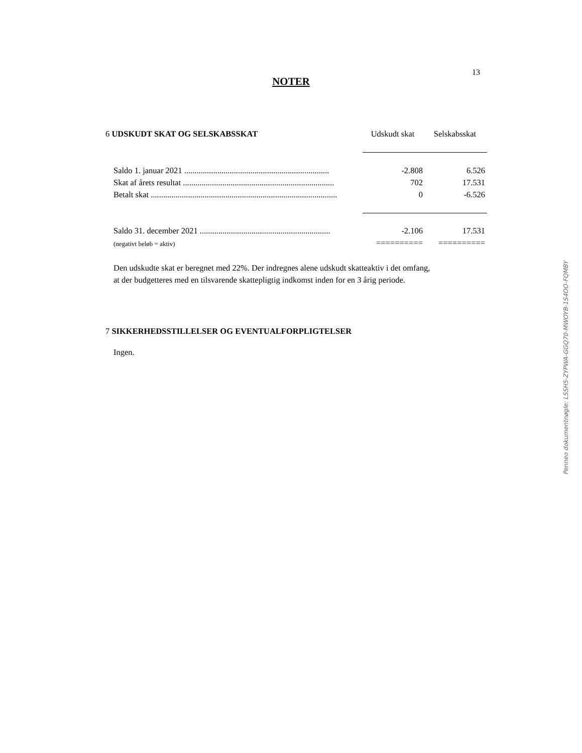13
NOTER
| 6 UDSKUDT SKAT OG SELSKABSSKAT | Udskudt skat | Selskabsskat |
| Saldo 1. januar 2021 ...................................................................... | -2.808 | 6.526 |
| Skat af årets resultat ......................................................................... | 702 | 17.531 |
| Betalt skat .......................................................................................... | 0 | -6.526 |
| Saldo 31. december 2021 ............................................................... | -2.106 | 17.531 |
| (negativt beløb = aktiv) | ========== | ========== |
Den udskudte skat er beregnet med 22%. Der indregnes alene udskudt skatteaktiv i det omfang,
at der budgetteres med en tilsvarende skattepligtig indkomst inden for en 3 årig periode.
7 SIKKERHEDSSTILLELSER OG EVENTUALFORPLIGTELSER
Ingen.
Penneo dokumentnøgle: LSSH5-ZYPWA-GGQ70-MWOYB-1S4OO-FQMBY